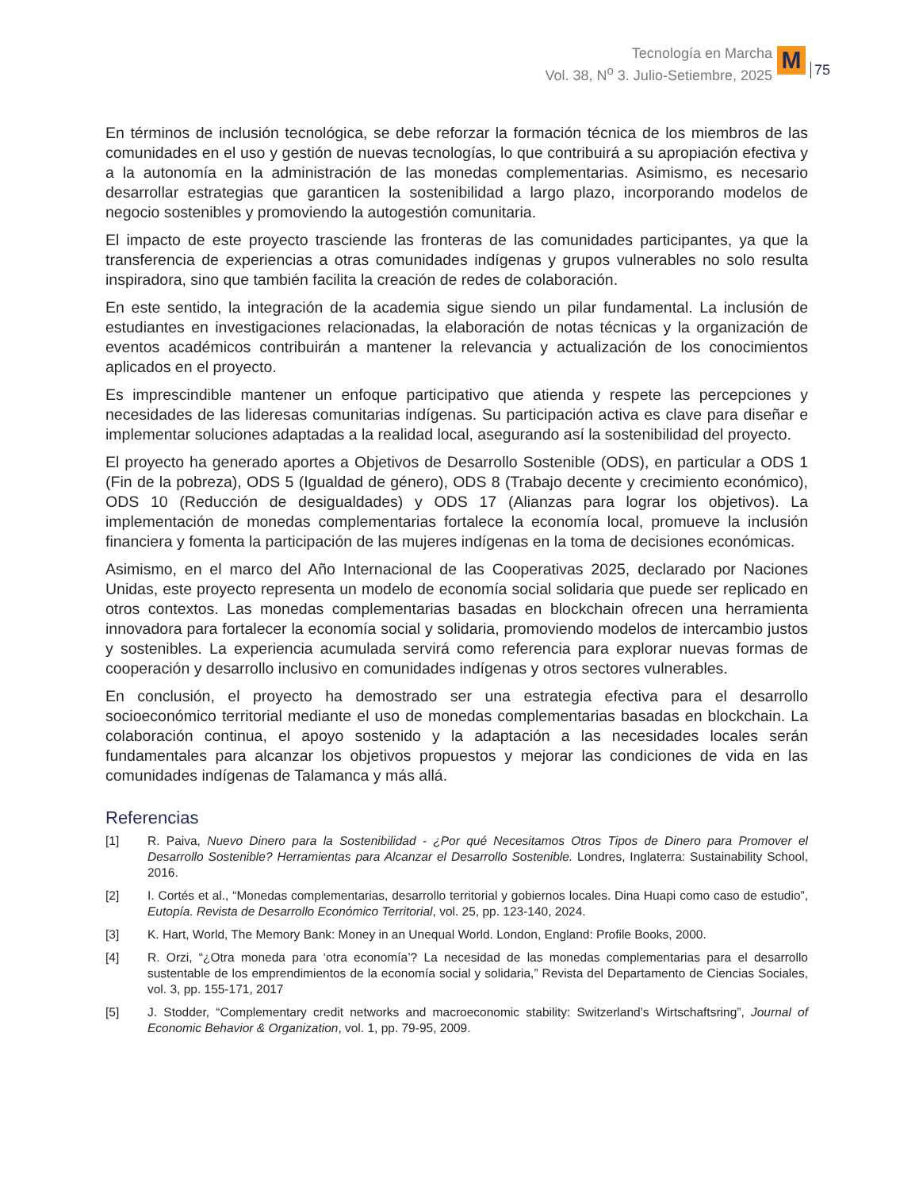Tecnología en Marcha
Vol. 38, N<sup>o</sup> 3. Julio-Setiembre, 2025
M
75
En términos de inclusión tecnológica, se debe reforzar la formación técnica de los miembros de las comunidades en el uso y gestión de nuevas tecnologías, lo que contribuirá a su apropiación efectiva y a la autonomía en la administración de las monedas complementarias. Asimismo, es necesario desarrollar estrategias que garanticen la sostenibilidad a largo plazo, incorporando modelos de negocio sostenibles y promoviendo la autogestión comunitaria.
El impacto de este proyecto trasciende las fronteras de las comunidades participantes, ya que la transferencia de experiencias a otras comunidades indígenas y grupos vulnerables no solo resulta inspiradora, sino que también facilita la creación de redes de colaboración.
En este sentido, la integración de la academia sigue siendo un pilar fundamental. La inclusión de estudiantes en investigaciones relacionadas, la elaboración de notas técnicas y la organización de eventos académicos contribuirán a mantener la relevancia y actualización de los conocimientos aplicados en el proyecto.
Es imprescindible mantener un enfoque participativo que atienda y respete las percepciones y necesidades de las lideresas comunitarias indígenas. Su participación activa es clave para diseñar e implementar soluciones adaptadas a la realidad local, asegurando así la sostenibilidad del proyecto.
El proyecto ha generado aportes a Objetivos de Desarrollo Sostenible (ODS), en particular a ODS 1 (Fin de la pobreza), ODS 5 (Igualdad de género), ODS 8 (Trabajo decente y crecimiento económico), ODS 10 (Reducción de desigualdades) y ODS 17 (Alianzas para lograr los objetivos). La implementación de monedas complementarias fortalece la economía local, promueve la inclusión financiera y fomenta la participación de las mujeres indígenas en la toma de decisiones económicas.
Asimismo, en el marco del Año Internacional de las Cooperativas 2025, declarado por Naciones Unidas, este proyecto representa un modelo de economía social solidaria que puede ser replicado en otros contextos. Las monedas complementarias basadas en blockchain ofrecen una herramienta innovadora para fortalecer la economía social y solidaria, promoviendo modelos de intercambio justos y sostenibles. La experiencia acumulada servirá como referencia para explorar nuevas formas de cooperación y desarrollo inclusivo en comunidades indígenas y otros sectores vulnerables.
En conclusión, el proyecto ha demostrado ser una estrategia efectiva para el desarrollo socioeconómico territorial mediante el uso de monedas complementarias basadas en blockchain. La colaboración continua, el apoyo sostenido y la adaptación a las necesidades locales serán fundamentales para alcanzar los objetivos propuestos y mejorar las condiciones de vida en las comunidades indígenas de Talamanca y más allá.
Referencias
[1] R. Paiva, Nuevo Dinero para la Sostenibilidad - ¿Por qué Necesitamos Otros Tipos de Dinero para Promover el Desarrollo Sostenible? Herramientas para Alcanzar el Desarrollo Sostenible. Londres, Inglaterra: Sustainability School, 2016.
[2] I. Cortés et al., “Monedas complementarias, desarrollo territorial y gobiernos locales. Dina Huapi como caso de estudio”, Eutopía. Revista de Desarrollo Económico Territorial, vol. 25, pp. 123-140, 2024.
[3] K. Hart, World, The Memory Bank: Money in an Unequal World. London, England: Profile Books, 2000.
[4] R. Orzi, “¿Otra moneda para ‘otra economía’? La necesidad de las monedas complementarias para el desarrollo sustentable de los emprendimientos de la economía social y solidaria,” Revista del Departamento de Ciencias Sociales, vol. 3, pp. 155-171, 2017
[5] J. Stodder, “Complementary credit networks and macroeconomic stability: Switzerland’s Wirtschaftsring”, Journal of Economic Behavior & Organization, vol. 1, pp. 79-95, 2009.